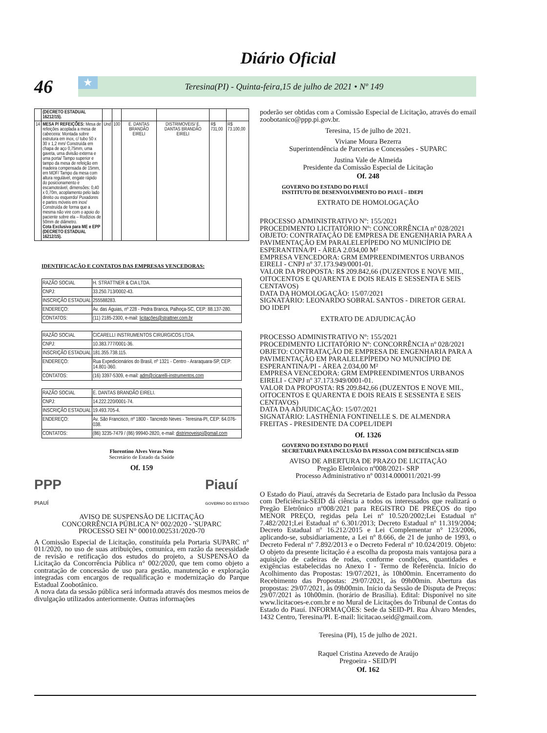Diário Oficial
46 Teresina(PI) - Quinta-feira,15 de julho de 2021 • Nº 149 ★
| | (DECRETO ESTADUAL 16212/15). | | | | | | |
| 14 | MESA P/ REFEIÇÕES: Mesa de refeições acoplada a mesa de cabeceira: Montada sobre estrutura em inox, c/ tubo 50 x 30 x 1,2 mm/ Construída em chapa de aço 0,75mm, uma gaveta, uma divisão externa e uma porta/ Tampo superior e tampo da mesa de refeição em madeira compensada de 15mm, em MDF/ Tampo da mesa com altura regulável, engate rápido do posicionamento e escamoteável, dimensões: 0,40 x 0,70m, acoplamento pelo lado direito ou esquerdo/ Puxadores e partes móveis em inox/ Construída de forma que a mesma não vire com o apoio do paciente sobre ela – Rodízios de 50mm de diâmetro. Cota Exclusiva para ME e EPP (DECRETO ESTADUAL 16212/15). | Und | 100 | E. DANTAS BRANDÃO EIRELI | DISTRIMOVEIS/ E. DANTAS BRANDÃO EIRELI | R$ 731,00 | R$ 73.100,00 |
IDENTIFICAÇÃO E CONTATOS DAS EMPRESAS VENCEDORAS:
| RAZÃO SOCIAL | H. STRATTNER & CIA LTDA. |
| CNPJ: | 33.250.713/0002-43. |
| INSCRIÇÃO ESTADUAL | 255588283. |
| ENDEREÇO: | Av. das Águias, nº 228 - Pedra Branca, Palhoça-SC, CEP: 88.137-280. |
| CONTATOS: | (11) 2185-2300, e-mail: licitações@strattner.com.br |
| RAZÃO SOCIAL | CICARELLI INSTRUMENTOS CIRÚRGICOS LTDA. |
| CNPJ: | 10.383.777/0001-36. |
| INSCRIÇÃO ESTADUAL | 181.355.738.115. |
| ENDEREÇO: | Rua Expedicionários do Brasil, nº 1321 - Centro - Araraquara-SP, CEP: 14.801-360. |
| CONTATOS: | (16) 3397-5309, e-mail: adm@cicarelli-instrumentos.com |
| RAZÃO SOCIAL | E. DANTAS BRANDÃO EIRELI. |
| CNPJ: | 14.222.220/0001-74. |
| INSCRIÇÃO ESTADUAL | 19.493.705-4. |
| ENDEREÇO: | Av. São Francisco, nº 1800 - Tancredo Neves - Teresina-PI, CEP: 64.076-038. |
| CONTATOS: | (86) 3235-7479 / (86) 99940-2820, e-mail: distrimoveispi@gmail.com |
Florentino Alves Veras Neto
Secretário de Estado da Saúde
Of. 159
PPP
PIAUÍ Piauí
GOVERNO DO ESTADO
AVISO DE SUSPENSÃO DE LICITAÇÃO
CONCORRÊNCIA PÚBLICA N° 002/2020 - 'SUPARC
PROCESSO SEI N° 00010.002531/2020-70
A Comissão Especial de Licitação, constituída pela Portaria SUPARC n° 011/2020, no uso de suas atribuições, comunica, em razão da necessidade de revisão e retificação dos estudos do projeto, a SUSPENSÃO da Licitação da Concorrência Pública n° 002/2020, que tem como objeto a contratação de concessão de uso para gestão, manutenção e exploração integradas com encargos de requalificação e modernização do Parque Estadual Zoobotânico.
A nova data da sessão pública será informada através dos mesmos meios de divulgação utilizados anteriormente. Outras informações
poderão ser obtidas com a Comissão Especial de Licitação, através do email zoobotanico@ppp.pi.gov.br.
Teresina, 15 de julho de 2021.
Viviane Moura Bezerra
Superintendência de Parcerias e Concessões - SUPARC
Justina Vale de Almeida
Presidente da Comissão Especial de Licitação
Of. 248
GOVERNO DO ESTADO DO PIAUÍ
INSTITUTO DE DESENVOLVIMENTO DO PIAUÍ – IDEPI
EXTRATO DE HOMOLOGAÇÃO
PROCESSO ADMINISTRATIVO Nº: 155/2021
PROCEDIMENTO LICITATÓRIO Nº: CONCORRÊNCIA nº 028/2021
OBJETO: CONTRATAÇÃO DE EMPRESA DE ENGENHARIA PARA A PAVIMENTAÇÃO EM PARALELEPÍPEDO NO MUNICÍPIO DE ESPERANTINA/PI - ÁREA 2.034,00 M²
EMPRESA VENCEDORA: GRM EMPREENDIMENTOS URBANOS EIRELI - CNPJ nº 37.173.949/0001-01.
VALOR DA PROPOSTA: R$ 209.842,66 (DUZENTOS E NOVE MIL, OITOCENTOS E QUARENTA E DOIS REAIS E SESSENTA E SEIS CENTAVOS)
DATA DA HOMOLOGAÇÃO: 15/07/2021
SIGNATÁRIO: LEONARDO SOBRAL SANTOS - DIRETOR GERAL DO IDEPI
EXTRATO DE ADJUDICAÇÃO
PROCESSO ADMINISTRATIVO Nº: 155/2021
PROCEDIMENTO LICITATÓRIO Nº: CONCORRÊNCIA nº 028/2021
OBJETO: CONTRATAÇÃO DE EMPRESA DE ENGENHARIA PARA A PAVIMENTAÇÃO EM PARALELEPÍPEDO NO MUNICÍPIO DE ESPERANTINA/PI - ÁREA 2.034,00 M²
EMPRESA VENCEDORA: GRM EMPREENDIMENTOS URBANOS EIRELI - CNPJ nº 37.173.949/0001-01.
VALOR DA PROPOSTA: R$ 209.842,66 (DUZENTOS E NOVE MIL, OITOCENTOS E QUARENTA E DOIS REAIS E SESSENTA E SEIS CENTAVOS)
DATA DA ADJUDICAÇÃO: 15/07/2021
SIGNATÁRIO: LASTHÊNIA FONTINELLE S. DE ALMENDRA FREITAS - PRESIDENTE DA COPEL/IDEPI
Of. 1326
GOVERNO DO ESTADO DO PIAUÍ
SECRETARIA PARA INCLUSÃO DA PESSOA COM DEFICIÊNCIA-SEID
AVISO DE ABERTURA DE PRAZO DE LICITAÇÃO
Pregão Eletrônico nº008/2021- SRP
Processo Administrativo nº 00314.000011/2021-99
O Estado do Piauí, através da Secretaria de Estado para Inclusão da Pessoa com Deficiência-SEID dá ciência a todos os interessados que realizará o Pregão Eletrônico nº008/2021 para REGISTRO DE PREÇOS do tipo MENOR PREÇO, regidas pela Lei nº 10.520/2002;Lei Estadual nº 7.482/2021;Lei Estadual nº 6.301/2013; Decreto Estadual nº 11.319/2004; Decreto Estadual nº 16.212/2015 e Lei Complementar n° 123/2006, aplicando-se, subsidiariamente, a Lei nº 8.666, de 21 de junho de 1993, o Decreto Federal nº 7.892/2013 e o Decreto Federal nº 10.024/2019. Objeto: O objeto da presente licitação é a escolha da proposta mais vantajosa para a aquisição de cadeiras de rodas, conforme condições, quantidades e exigências estabelecidas no Anexo I - Termo de Referência. Início do Acolhimento das Propostas: 19/07/2021, às 10h00min. Encerramento do Recebimento das Propostas: 29/07/2021, às 09h00min. Abertura das propostas: 29/07/2021, às 09h00min. Início da Sessão de Disputa de Preços: 29/07/2021 às 10h00min. (horário de Brasília). Edital: Disponível no site www.licitacoes-e.com.br e no Mural de Licitações do Tribunal de Contas do Estado do Piauí. INFORMAÇÕES: Sede da SEID-PI. Rua Álvaro Mendes, 1432 Centro, Teresina/PI. E-mail: licitacao.seid@gmail.com.
Teresina (PI), 15 de julho de 2021.
Raquel Cristina Azevedo de Araújo
Pregoeira - SEID/PI
Of. 162